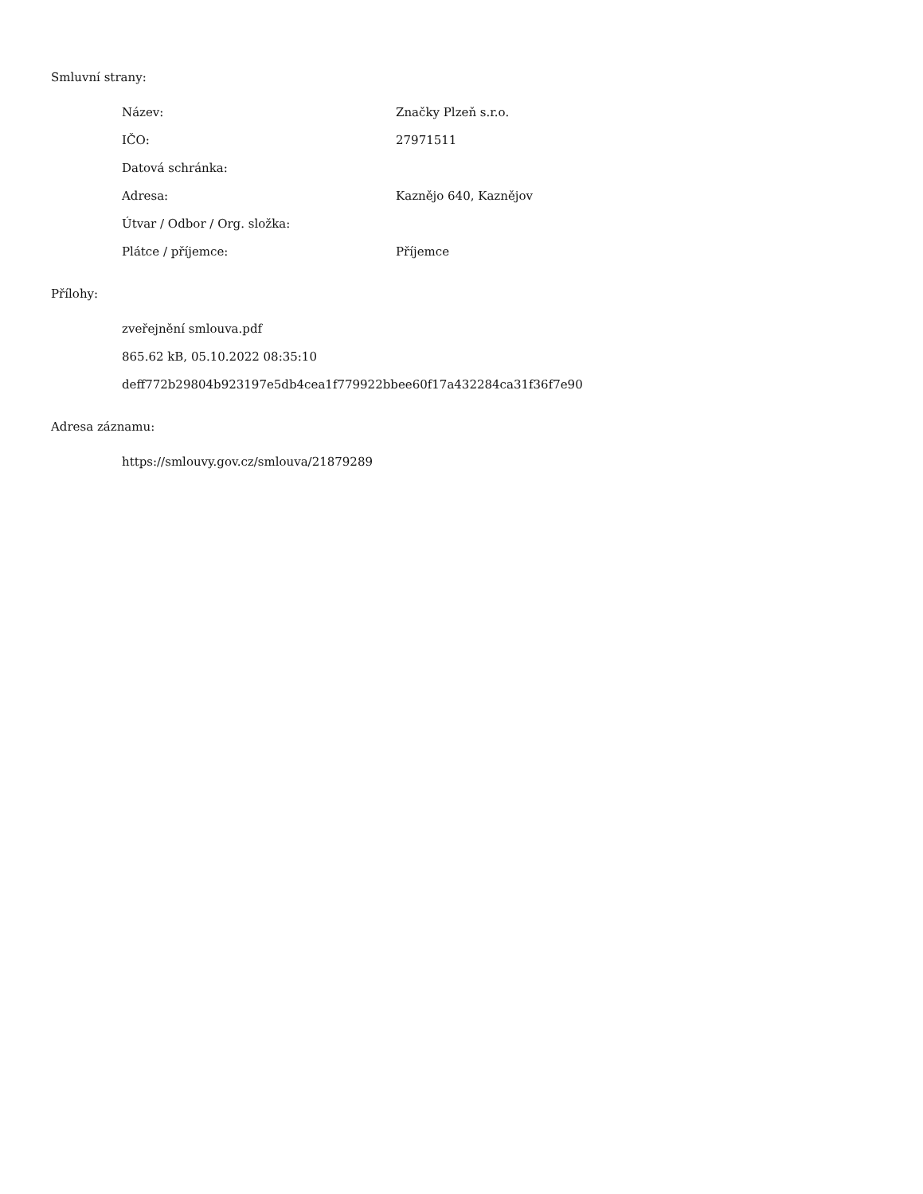Smluvní strany:
| Název: | Značky Plzeň s.r.o. |
| IČO: | 27971511 |
| Datová schránka: | |
| Adresa: | Kaznějo 640, Kaznějov |
| Útvar / Odbor / Org. složka: | |
| Plátce / příjemce: | Příjemce |
Přílohy:
zveřejnění smlouva.pdf
865.62 kB, 05.10.2022 08:35:10
deff772b29804b923197e5db4cea1f779922bbee60f17a432284ca31f36f7e90
Adresa záznamu:
https://smlouvy.gov.cz/smlouva/21879289